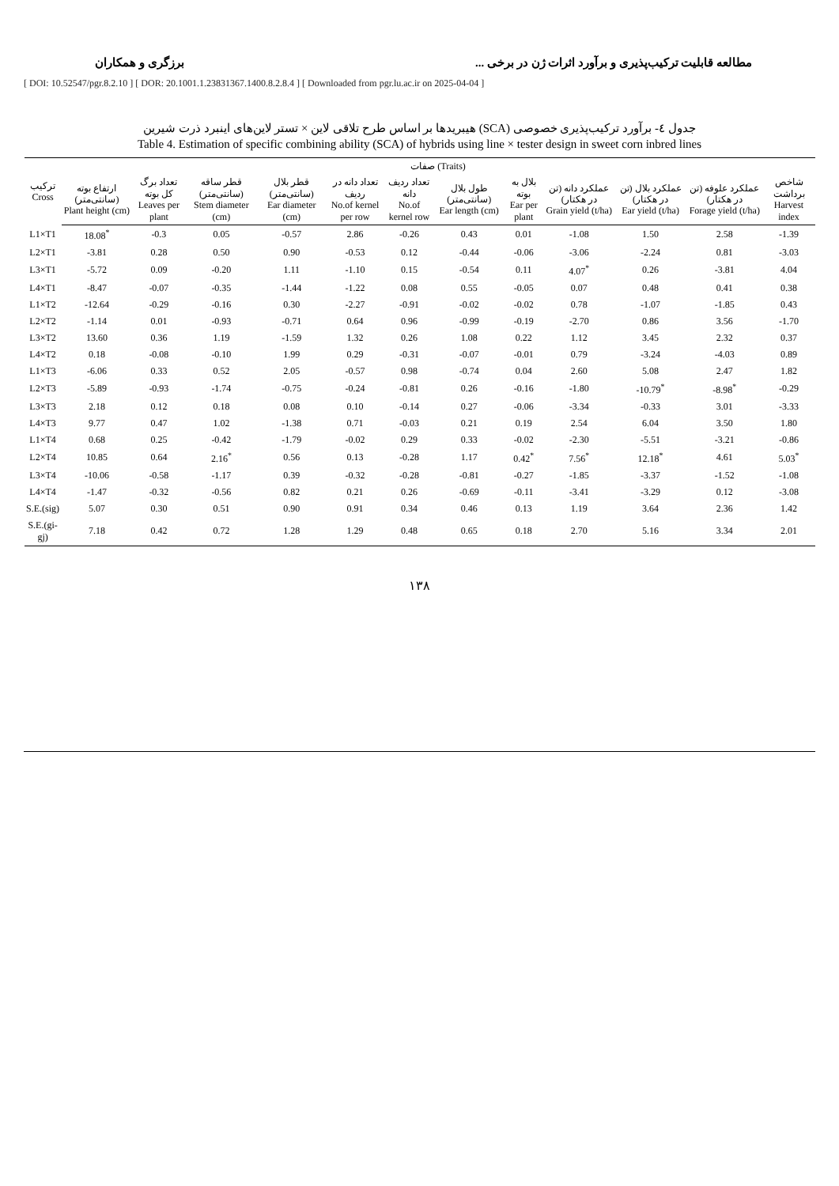مطالعه قابلیت ترکیب‌پذیری و برآورد اثرات ژن در برخی ... برزگری و همکاران
[ DOI: 10.52547/pgr.8.2.10 ] [ DOR: 20.1001.1.23831367.1400.8.2.8.4 ] [ Downloaded from pgr.lu.ac.ir on 2025-04-04 ]
جدول ٤- برآورد ترکیب‌پذیری خصوصی (SCA) هیبریدها بر اساس طرح تلاقی لاین × تستر لاین‌های اینبرد ذرت شیرین
Table 4. Estimation of specific combining ability (SCA) of hybrids using line × tester design in sweet corn inbred lines
| ترکیب Cross | صفات (Traits) | | | | | | | | | | | |
| --- | --- | --- | --- | --- | --- | --- | --- | --- | --- | --- | --- | --- |
| | ارتفاع بوته (سانتی‌متر) Plant height (cm) | تعداد برگ کل بوته Leaves per plant | قطر ساقه (سانتی‌متر) Stem diameter (cm) | قطر بلال (سانتی‌متر) Ear diameter (cm) | تعداد دانه در ردیف No.of kernel per row | تعداد ردیف دانه No.of kernel row | طول بلال (سانتی‌متر) Ear length (cm) | بلال به بوته Ear per plant | عملکرد دانه (تن در هکتار) Grain yield (t/ha) | عملکرد بلال (تن در هکتار) Ear yield (t/ha) | عملکرد علوفه (تن در هکتار) Forage yield (t/ha) | شاخص برداشت Harvest index |
| L1×T1 | 18.08<sup>*</sup> | -0.3 | 0.05 | -0.57 | 2.86 | -0.26 | 0.43 | 0.01 | -1.08 | 1.50 | 2.58 | -1.39 |
| L2×T1 | -3.81 | 0.28 | 0.50 | 0.90 | -0.53 | 0.12 | -0.44 | -0.06 | -3.06 | -2.24 | 0.81 | -3.03 |
| L3×T1 | -5.72 | 0.09 | -0.20 | 1.11 | -1.10 | 0.15 | -0.54 | 0.11 | 4.07<sup>*</sup> | 0.26 | -3.81 | 4.04 |
| L4×T1 | -8.47 | -0.07 | -0.35 | -1.44 | -1.22 | 0.08 | 0.55 | -0.05 | 0.07 | 0.48 | 0.41 | 0.38 |
| L1×T2 | -12.64 | -0.29 | -0.16 | 0.30 | -2.27 | -0.91 | -0.02 | -0.02 | 0.78 | -1.07 | -1.85 | 0.43 |
| L2×T2 | -1.14 | 0.01 | -0.93 | -0.71 | 0.64 | 0.96 | -0.99 | -0.19 | -2.70 | 0.86 | 3.56 | -1.70 |
| L3×T2 | 13.60 | 0.36 | 1.19 | -1.59 | 1.32 | 0.26 | 1.08 | 0.22 | 1.12 | 3.45 | 2.32 | 0.37 |
| L4×T2 | 0.18 | -0.08 | -0.10 | 1.99 | 0.29 | -0.31 | -0.07 | -0.01 | 0.79 | -3.24 | -4.03 | 0.89 |
| L1×T3 | -6.06 | 0.33 | 0.52 | 2.05 | -0.57 | 0.98 | -0.74 | 0.04 | 2.60 | 5.08 | 2.47 | 1.82 |
| L2×T3 | -5.89 | -0.93 | -1.74 | -0.75 | -0.24 | -0.81 | 0.26 | -0.16 | -1.80 | -10.79<sup>*</sup> | -8.98<sup>*</sup> | -0.29 |
| L3×T3 | 2.18 | 0.12 | 0.18 | 0.08 | 0.10 | -0.14 | 0.27 | -0.06 | -3.34 | -0.33 | 3.01 | -3.33 |
| L4×T3 | 9.77 | 0.47 | 1.02 | -1.38 | 0.71 | -0.03 | 0.21 | 0.19 | 2.54 | 6.04 | 3.50 | 1.80 |
| L1×T4 | 0.68 | 0.25 | -0.42 | -1.79 | -0.02 | 0.29 | 0.33 | -0.02 | -2.30 | -5.51 | -3.21 | -0.86 |
| L2×T4 | 10.85 | 0.64 | 2.16<sup>*</sup> | 0.56 | 0.13 | -0.28 | 1.17 | 0.42<sup>*</sup> | 7.56<sup>*</sup> | 12.18<sup>*</sup> | 4.61 | 5.03<sup>*</sup> |
| L3×T4 | -10.06 | -0.58 | -1.17 | 0.39 | -0.32 | -0.28 | -0.81 | -0.27 | -1.85 | -3.37 | -1.52 | -1.08 |
| L4×T4 | -1.47 | -0.32 | -0.56 | 0.82 | 0.21 | 0.26 | -0.69 | -0.11 | -3.41 | -3.29 | 0.12 | -3.08 |
| S.E.(sig) | 5.07 | 0.30 | 0.51 | 0.90 | 0.91 | 0.34 | 0.46 | 0.13 | 1.19 | 3.64 | 2.36 | 1.42 |
| S.E.(gi-gj) | 7.18 | 0.42 | 0.72 | 1.28 | 1.29 | 0.48 | 0.65 | 0.18 | 2.70 | 5.16 | 3.34 | 2.01 |
١٣٨